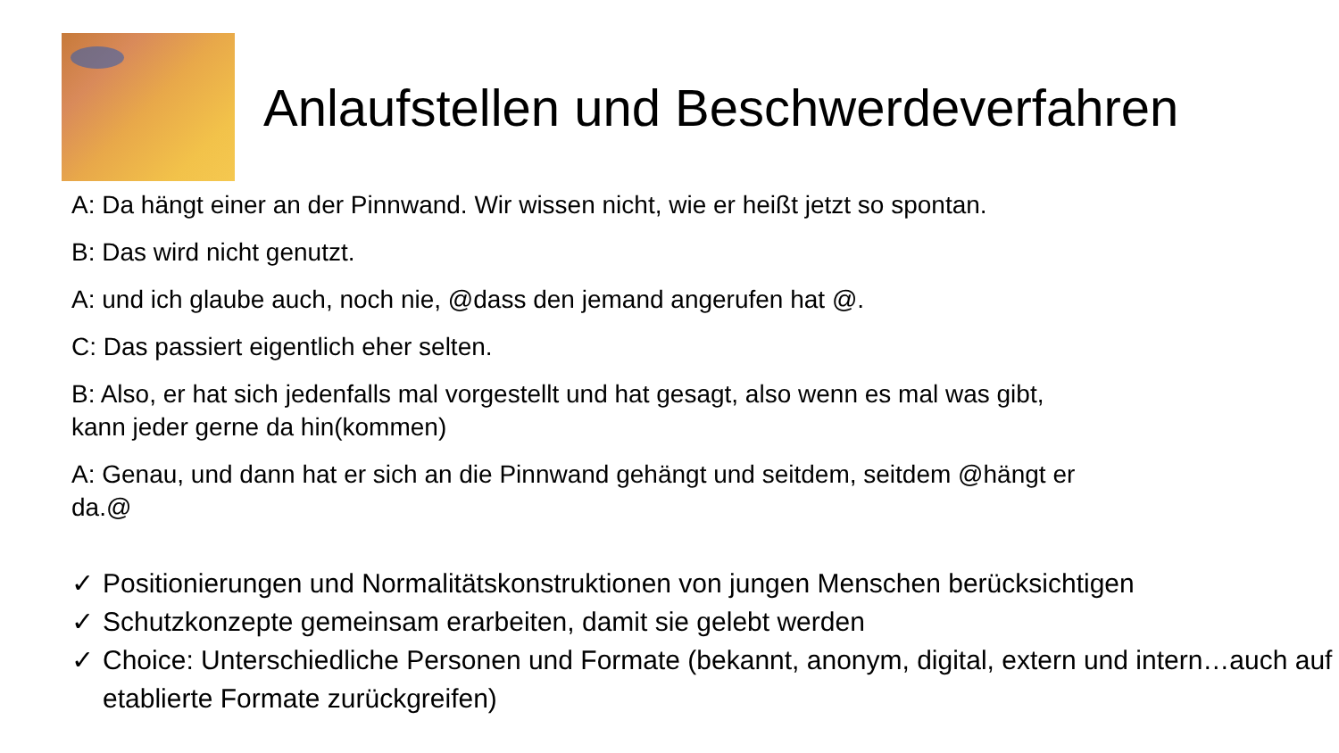Anlaufstellen und Beschwerdeverfahren
A: Da hängt einer an der Pinnwand. Wir wissen nicht, wie er heißt jetzt so spontan.
B: Das wird nicht genutzt.
A: und ich glaube auch, noch nie, @dass den jemand angerufen hat @.
C: Das passiert eigentlich eher selten.
B: Also, er hat sich jedenfalls mal vorgestellt und hat gesagt, also wenn es mal was gibt,
kann jeder gerne da hin(kommen)
A: Genau, und dann hat er sich an die Pinnwand gehängt und seitdem, seitdem @hängt er
da.@
✓ Positionierungen und Normalitätskonstruktionen von jungen Menschen berücksichtigen
✓ Schutzkonzepte gemeinsam erarbeiten, damit sie gelebt werden
✓ Choice: Unterschiedliche Personen und Formate (bekannt, anonym, digital, extern und intern…auch auf etablierte Formate zurückgreifen)